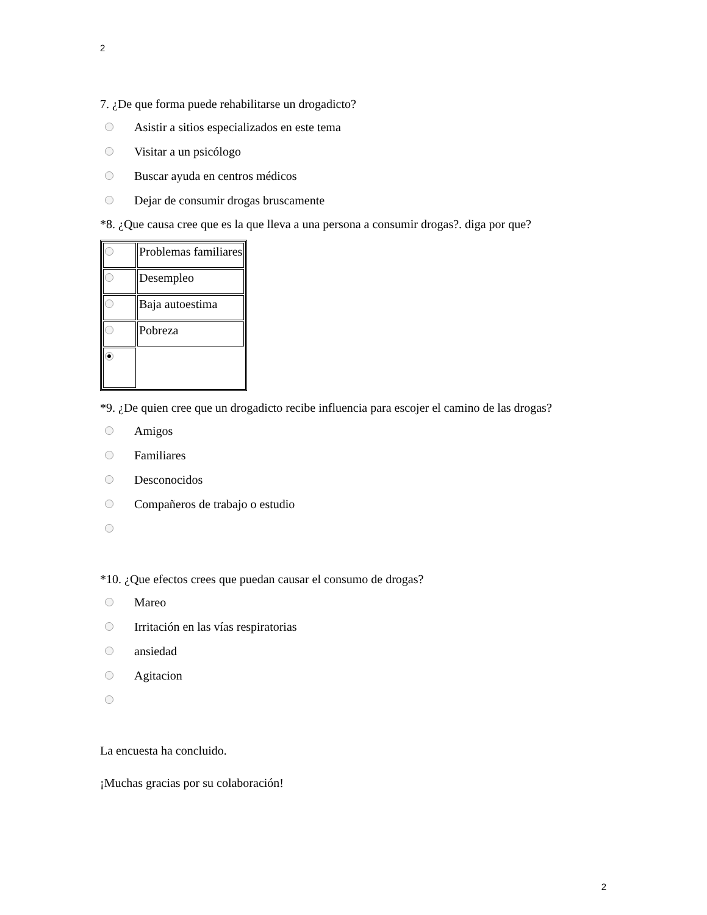2
7. ¿De que forma puede rehabilitarse un drogadicto?
Asistir a sitios especializados en este tema
Visitar a un psicólogo
Buscar ayuda en centros médicos
Dejar de consumir drogas bruscamente
*8. ¿Que causa cree que es la que lleva a una persona a consumir drogas?. diga por que?
| | Problemas familiares |
| | Desempleo |
| | Baja autoestima |
| | Pobreza |
*9. ¿De quien cree que un drogadicto recibe influencia para escojer el camino de las drogas?
Amigos
Familiares
Desconocidos
Compañeros de trabajo o estudio
*10. ¿Que efectos crees que puedan causar el consumo de drogas?
Mareo
Irritación en las vías respiratorias
ansiedad
Agitacion
La encuesta ha concluido.
¡Muchas gracias por su colaboración!
2